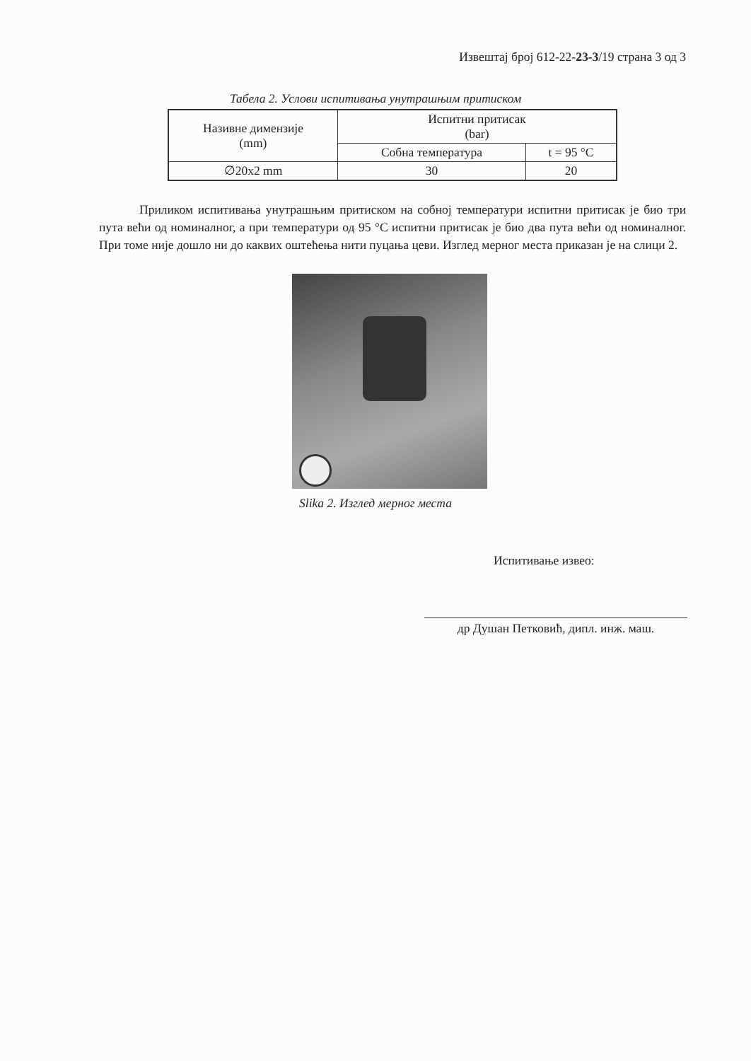Извештај број 612-22-23-3/19 страна 3 од 3
Табела 2. Услови испитивања унутрашњим притиском
| Називне димензије (mm) | Испитни притисак (bar) | |
| | Собна температура | t = 95 °C |
| ∅20x2 mm | 30 | 20 |
Приликом испитивања унутрашњим притиском на собној температури испитни притисак је био три пута већи од номиналног, а при температури од 95 °C испитни притисак је био два пута већи од номиналног. При томе није дошло ни до каквих оштећења нити пуцања цеви. Изглед мерног места приказан је на слици 2.
Slika 2. Изглед мерног места
Испитивање извео:
др Душан Петковић, дипл. инж. маш.